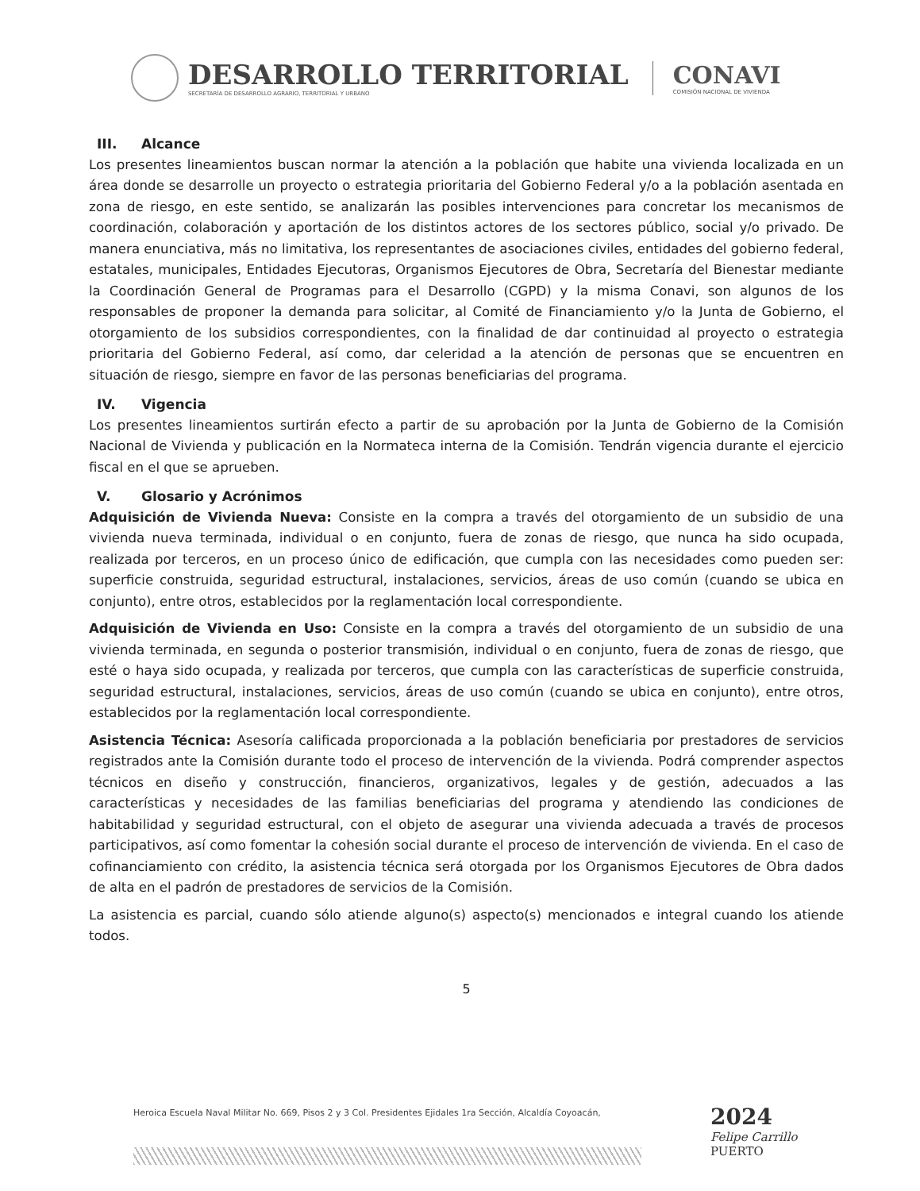DESARROLLO TERRITORIAL
SECRETARÍA DE DESARROLLO AGRARIO, TERRITORIAL Y URBANO
CONAVI
COMISIÓN NACIONAL DE VIVIENDA
III. Alcance
Los presentes lineamientos buscan normar la atención a la población que habite una vivienda localizada en un área donde se desarrolle un proyecto o estrategia prioritaria del Gobierno Federal y/o a la población asentada en zona de riesgo, en este sentido, se analizarán las posibles intervenciones para concretar los mecanismos de coordinación, colaboración y aportación de los distintos actores de los sectores público, social y/o privado. De manera enunciativa, más no limitativa, los representantes de asociaciones civiles, entidades del gobierno federal, estatales, municipales, Entidades Ejecutoras, Organismos Ejecutores de Obra, Secretaría del Bienestar mediante la Coordinación General de Programas para el Desarrollo (CGPD) y la misma Conavi, son algunos de los responsables de proponer la demanda para solicitar, al Comité de Financiamiento y/o la Junta de Gobierno, el otorgamiento de los subsidios correspondientes, con la finalidad de dar continuidad al proyecto o estrategia prioritaria del Gobierno Federal, así como, dar celeridad a la atención de personas que se encuentren en situación de riesgo, siempre en favor de las personas beneficiarias del programa.
IV. Vigencia
Los presentes lineamientos surtirán efecto a partir de su aprobación por la Junta de Gobierno de la Comisión Nacional de Vivienda y publicación en la Normateca interna de la Comisión. Tendrán vigencia durante el ejercicio fiscal en el que se aprueben.
V. Glosario y Acrónimos
Adquisición de Vivienda Nueva: Consiste en la compra a través del otorgamiento de un subsidio de una vivienda nueva terminada, individual o en conjunto, fuera de zonas de riesgo, que nunca ha sido ocupada, realizada por terceros, en un proceso único de edificación, que cumpla con las necesidades como pueden ser: superficie construida, seguridad estructural, instalaciones, servicios, áreas de uso común (cuando se ubica en conjunto), entre otros, establecidos por la reglamentación local correspondiente.
Adquisición de Vivienda en Uso: Consiste en la compra a través del otorgamiento de un subsidio de una vivienda terminada, en segunda o posterior transmisión, individual o en conjunto, fuera de zonas de riesgo, que esté o haya sido ocupada, y realizada por terceros, que cumpla con las características de superficie construida, seguridad estructural, instalaciones, servicios, áreas de uso común (cuando se ubica en conjunto), entre otros, establecidos por la reglamentación local correspondiente.
Asistencia Técnica: Asesoría calificada proporcionada a la población beneficiaria por prestadores de servicios registrados ante la Comisión durante todo el proceso de intervención de la vivienda. Podrá comprender aspectos técnicos en diseño y construcción, financieros, organizativos, legales y de gestión, adecuados a las características y necesidades de las familias beneficiarias del programa y atendiendo las condiciones de habitabilidad y seguridad estructural, con el objeto de asegurar una vivienda adecuada a través de procesos participativos, así como fomentar la cohesión social durante el proceso de intervención de vivienda. En el caso de cofinanciamiento con crédito, la asistencia técnica será otorgada por los Organismos Ejecutores de Obra dados de alta en el padrón de prestadores de servicios de la Comisión.
La asistencia es parcial, cuando sólo atiende alguno(s) aspecto(s) mencionados e integral cuando los atiende todos.
5
Heroica Escuela Naval Militar No. 669, Pisos 2 y 3 Col. Presidentes Ejidales 1ra Sección, Alcaldía Coyoacán,
2024
Felipe Carrillo
PUERTO